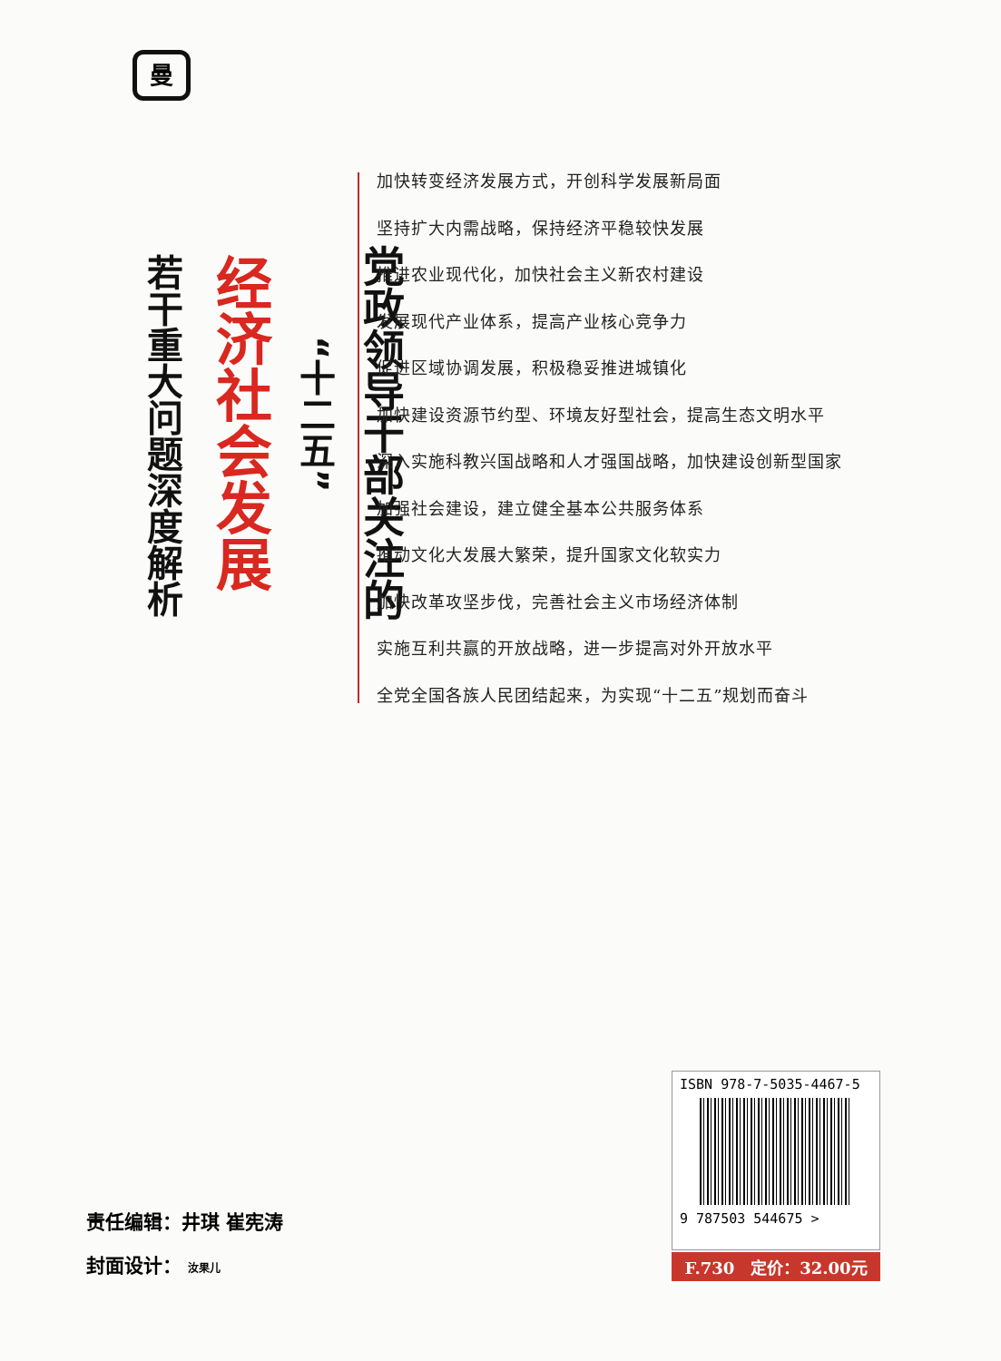曼
党政领导干部关注的
“十二五”
经济社会发展
若干重大问题深度解析
加快转变经济发展方式，开创科学发展新局面
坚持扩大内需战略，保持经济平稳较快发展
推进农业现代化，加快社会主义新农村建设
发展现代产业体系，提高产业核心竞争力
促进区域协调发展，积极稳妥推进城镇化
加快建设资源节约型、环境友好型社会，提高生态文明水平
深入实施科教兴国战略和人才强国战略，加快建设创新型国家
加强社会建设，建立健全基本公共服务体系
推动文化大发展大繁荣，提升国家文化软实力
加快改革攻坚步伐，完善社会主义市场经济体制
实施互利共赢的开放战略，进一步提高对外开放水平
全党全国各族人民团结起来，为实现“十二五”规划而奋斗
责任编辑：井琪 崔宪涛
封面设计： 汝果儿
ISBN 978-7-5035-4467-5
9 787503 544675 >
F.730　定价：32.00元